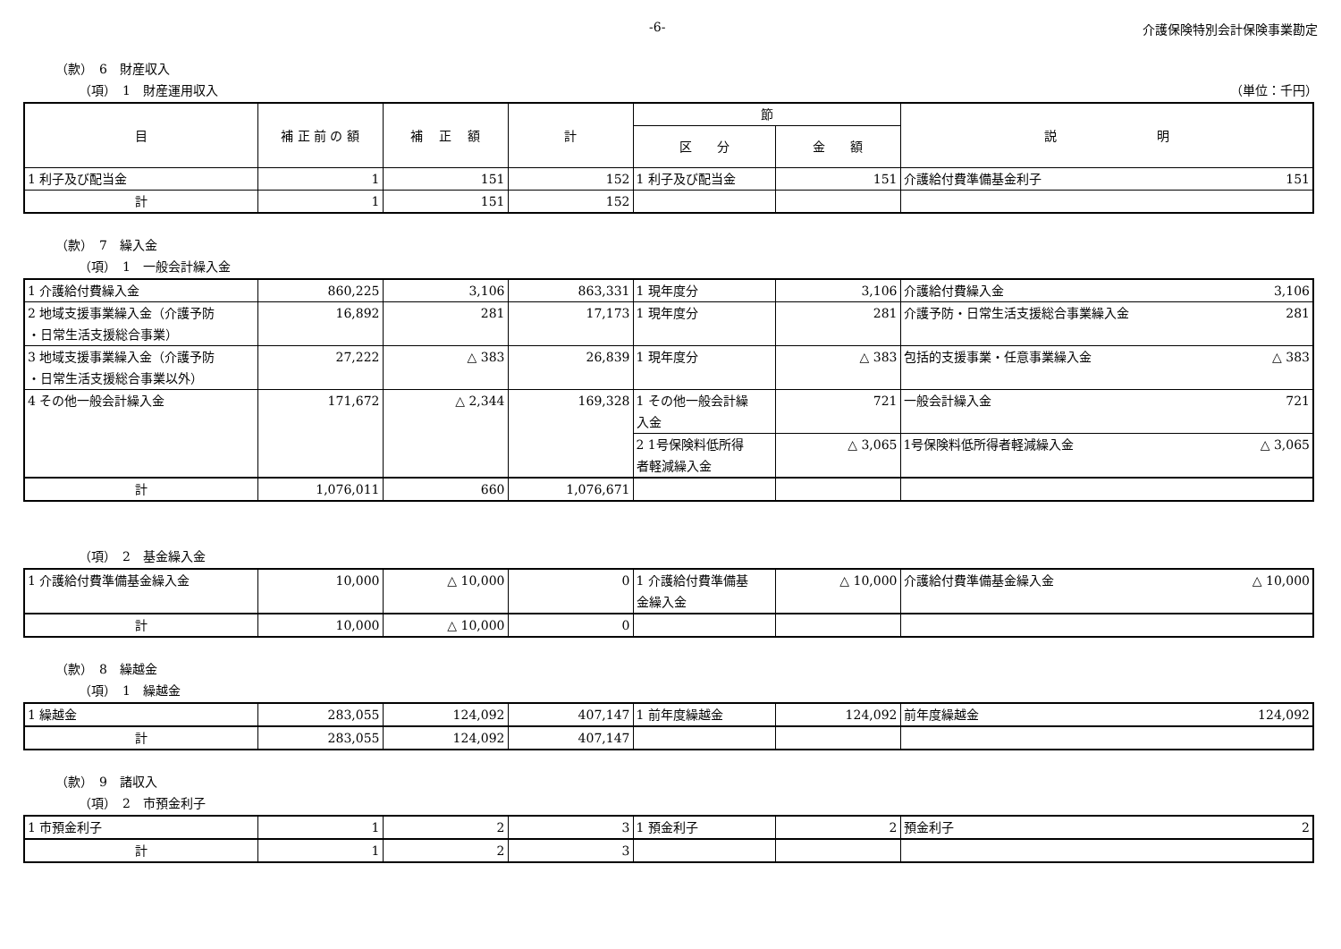-6- 介護保険特別会計保険事業勘定
（款）　6　財産収入
（項）　1　財産運用収入 （単位：千円）
| 目 | 補 正 前 の 額 | 補 正 額 | 計 | 節 | | 説 明 |
| --- | --- | --- | --- | --- | --- | --- |
| | | | | 区 分 | 金 額 | |
| 1 利子及び配当金 | 1 | 151 | 152 | 1 利子及び配当金 | 151 | 介護給付費準備基金利子 151 |
| 計 | 1 | 151 | 152 | | | |
（款）　7　繰入金
（項）　1　一般会計繰入金
| 1 介護給付費繰入金 | 860,225 | 3,106 | 863,331 | 1 現年度分 | 3,106 | 介護給付費繰入金 3,106 |
| 2 地域支援事業繰入金（介護予防 ・日常生活支援総合事業） | 16,892 | 281 | 17,173 | 1 現年度分 | 281 | 介護予防・日常生活支援総合事業繰入金 281 |
| 3 地域支援事業繰入金（介護予防 ・日常生活支援総合事業以外） | 27,222 | △ 383 | 26,839 | 1 現年度分 | △ 383 | 包括的支援事業・任意事業繰入金 △ 383 |
| 4 その他一般会計繰入金 | 171,672 | △ 2,344 | 169,328 | 1 その他一般会計繰 入金 | 721 | 一般会計繰入金 721 |
| | | | | 2 1号保険料低所得 者軽減繰入金 | △ 3,065 | 1号保険料低所得者軽減繰入金 △ 3,065 |
| 計 | 1,076,011 | 660 | 1,076,671 | | | |
（項）　2　基金繰入金
| 1 介護給付費準備基金繰入金 | 10,000 | △ 10,000 | 0 | 1 介護給付費準備基 金繰入金 | △ 10,000 | 介護給付費準備基金繰入金 △ 10,000 |
| 計 | 10,000 | △ 10,000 | 0 | | | |
（款）　8　繰越金
（項）　1　繰越金
| 1 繰越金 | 283,055 | 124,092 | 407,147 | 1 前年度繰越金 | 124,092 | 前年度繰越金 124,092 |
| 計 | 283,055 | 124,092 | 407,147 | | | |
（款）　9　諸収入
（項）　2　市預金利子
| 1 市預金利子 | 1 | 2 | 3 | 1 預金利子 | 2 | 預金利子 2 |
| 計 | 1 | 2 | 3 | | | |